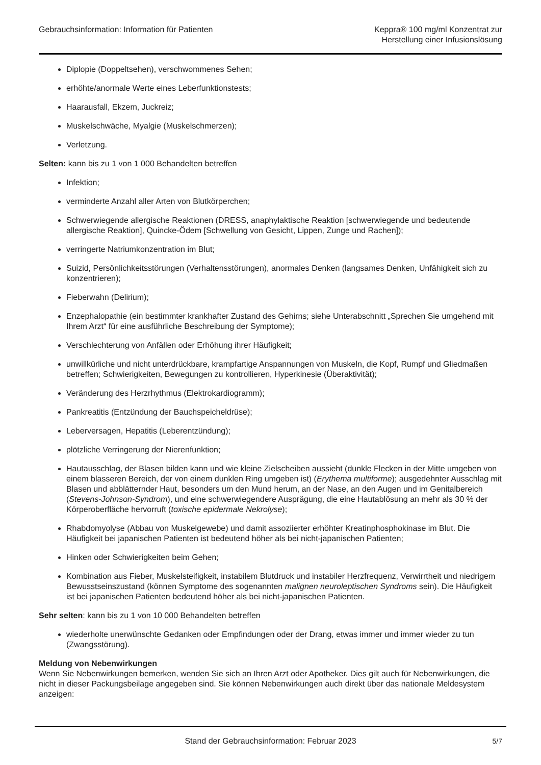Gebrauchsinformation: Information für Patienten
Keppra® 100 mg/ml Konzentrat zur
Herstellung einer Infusionslösung
Diplopie (Doppeltsehen), verschwommenes Sehen;
erhöhte/anormale Werte eines Leberfunktionstests;
Haarausfall, Ekzem, Juckreiz;
Muskelschwäche, Myalgie (Muskelschmerzen);
Verletzung.
Selten: kann bis zu 1 von 1 000 Behandelten betreffen
Infektion;
verminderte Anzahl aller Arten von Blutkörperchen;
Schwerwiegende allergische Reaktionen (DRESS, anaphylaktische Reaktion [schwerwiegende und bedeutende allergische Reaktion], Quincke-Ödem [Schwellung von Gesicht, Lippen, Zunge und Rachen]);
verringerte Natriumkonzentration im Blut;
Suizid, Persönlichkeitsstörungen (Verhaltensstörungen), anormales Denken (langsames Denken, Unfähigkeit sich zu konzentrieren);
Fieberwahn (Delirium);
Enzephalopathie (ein bestimmter krankhafter Zustand des Gehirns; siehe Unterabschnitt „Sprechen Sie umgehend mit Ihrem Arzt“ für eine ausführliche Beschreibung der Symptome);
Verschlechterung von Anfällen oder Erhöhung ihrer Häufigkeit;
unwillkürliche und nicht unterdrückbare, krampfartige Anspannungen von Muskeln, die Kopf, Rumpf und Gliedmaßen betreffen; Schwierigkeiten, Bewegungen zu kontrollieren, Hyperkinesie (Überaktivität);
Veränderung des Herzrhythmus (Elektrokardiogramm);
Pankreatitis (Entzündung der Bauchspeicheldrüse);
Leberversagen, Hepatitis (Leberentzündung);
plötzliche Verringerung der Nierenfunktion;
Hautausschlag, der Blasen bilden kann und wie kleine Zielscheiben aussieht (dunkle Flecken in der Mitte umgeben von einem blasseren Bereich, der von einem dunklen Ring umgeben ist) (Erythema multiforme); ausgedehnter Ausschlag mit Blasen und abblätternder Haut, besonders um den Mund herum, an der Nase, an den Augen und im Genitalbereich (Stevens-Johnson-Syndrom), und eine schwerwiegendere Ausprägung, die eine Hautablösung an mehr als 30 % der Körperoberfläche hervorruft (toxische epidermale Nekrolyse);
Rhabdomyolyse (Abbau von Muskelgewebe) und damit assoziierter erhöhter Kreatinphosphokinase im Blut. Die Häufigkeit bei japanischen Patienten ist bedeutend höher als bei nicht-japanischen Patienten;
Hinken oder Schwierigkeiten beim Gehen;
Kombination aus Fieber, Muskelsteifigkeit, instabilem Blutdruck und instabiler Herzfrequenz, Verwirrtheit und niedrigem Bewusstseinszustand (können Symptome des sogenannten malignen neuroleptischen Syndroms sein). Die Häufigkeit ist bei japanischen Patienten bedeutend höher als bei nicht-japanischen Patienten.
Sehr selten: kann bis zu 1 von 10 000 Behandelten betreffen
wiederholte unerwünschte Gedanken oder Empfindungen oder der Drang, etwas immer und immer wieder zu tun (Zwangsstörung).
Meldung von Nebenwirkungen
Wenn Sie Nebenwirkungen bemerken, wenden Sie sich an Ihren Arzt oder Apotheker. Dies gilt auch für Nebenwirkungen, die nicht in dieser Packungsbeilage angegeben sind. Sie können Nebenwirkungen auch direkt über das nationale Meldesystem anzeigen:
Stand der Gebrauchsinformation: Februar 2023 5/7